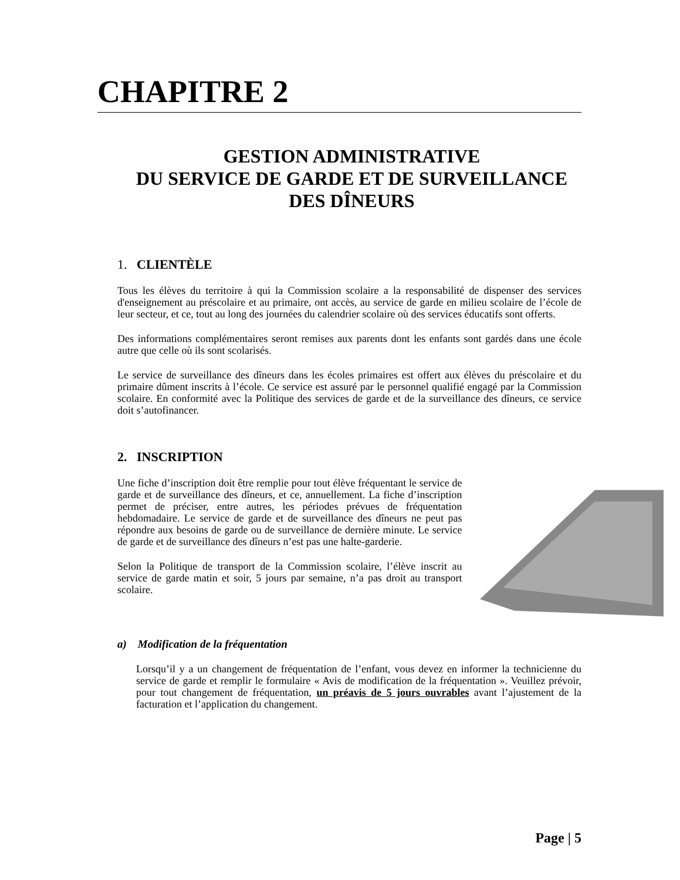CHAPITRE 2
GESTION ADMINISTRATIVE
DU SERVICE DE GARDE ET DE SURVEILLANCE
DES DÎNEURS
1. CLIENTÈLE
Tous les élèves du territoire à qui la Commission scolaire a la responsabilité de dispenser des services d'enseignement au préscolaire et au primaire, ont accès, au service de garde en milieu scolaire de l’école de leur secteur, et ce, tout au long des journées du calendrier scolaire où des services éducatifs sont offerts.
Des informations complémentaires seront remises aux parents dont les enfants sont gardés dans une école autre que celle où ils sont scolarisés.
Le service de surveillance des dîneurs dans les écoles primaires est offert aux élèves du préscolaire et du primaire dûment inscrits à l’école. Ce service est assuré par le personnel qualifié engagé par la Commission scolaire. En conformité avec la Politique des services de garde et de la surveillance des dîneurs, ce service doit s’autofinancer.
2. INSCRIPTION
Une fiche d’inscription doit être remplie pour tout élève fréquentant le service de garde et de surveillance des dîneurs, et ce, annuellement. La fiche d’inscription permet de préciser, entre autres, les périodes prévues de fréquentation hebdomadaire. Le service de garde et de surveillance des dîneurs ne peut pas répondre aux besoins de garde ou de surveillance de dernière minute. Le service de garde et de surveillance des dîneurs n’est pas une halte-garderie.
Selon la Politique de transport de la Commission scolaire, l’élève inscrit au service de garde matin et soir, 5 jours par semaine, n’a pas droit au transport scolaire.
a) Modification de la fréquentation
Lorsqu’il y a un changement de fréquentation de l’enfant, vous devez en informer la technicienne du service de garde et remplir le formulaire « Avis de modification de la fréquentation ». Veuillez prévoir, pour tout changement de fréquentation, un préavis de 5 jours ouvrables avant l’ajustement de la facturation et l’application du changement.
Page | 5